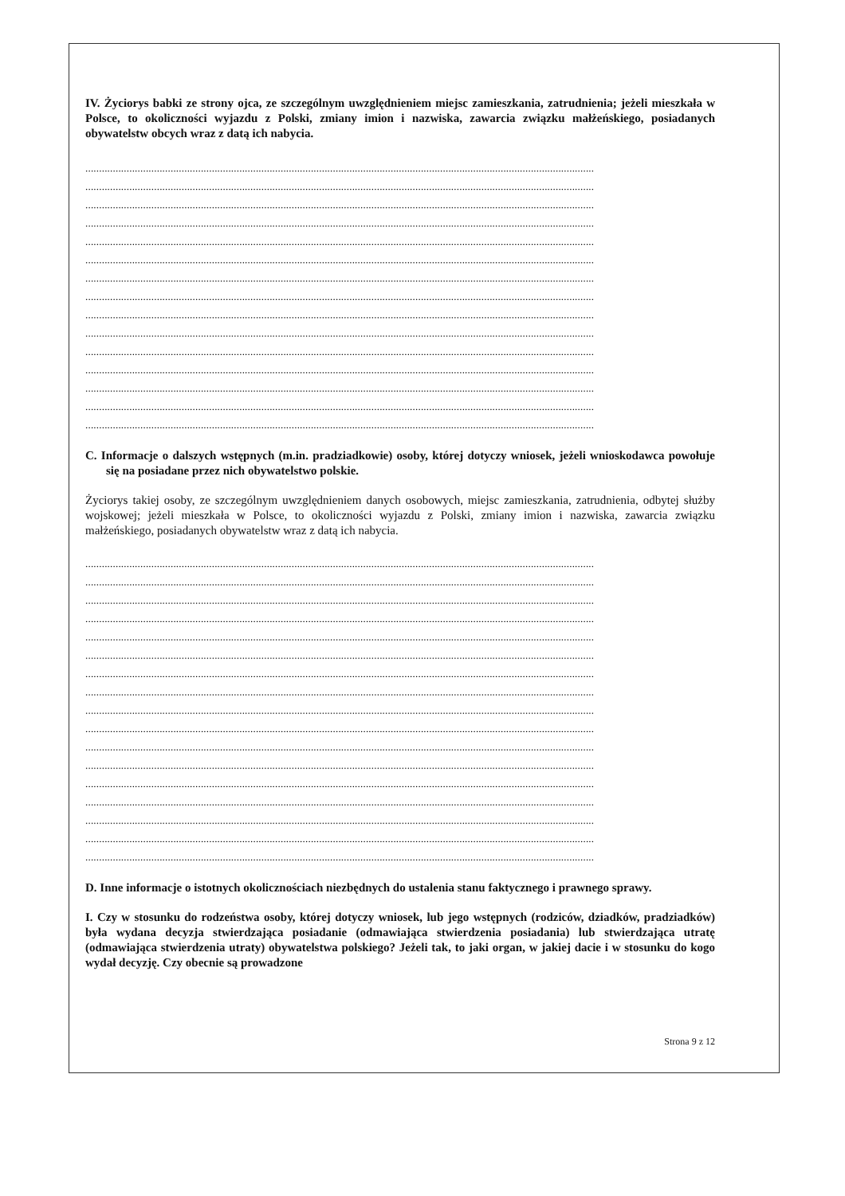IV. Życiorys babki ze strony ojca, ze szczególnym uwzględnieniem miejsc zamieszkania, zatrudnienia; jeżeli mieszkała w Polsce, to okoliczności wyjazdu z Polski, zmiany imion i nazwiska, zawarcia związku małżeńskiego, posiadanych obywatelstw obcych wraz z datą ich nabycia.
.........................................................................................................................................................................................
.........................................................................................................................................................................................
.........................................................................................................................................................................................
.........................................................................................................................................................................................
.........................................................................................................................................................................................
.........................................................................................................................................................................................
.........................................................................................................................................................................................
.........................................................................................................................................................................................
.........................................................................................................................................................................................
.........................................................................................................................................................................................
.........................................................................................................................................................................................
.........................................................................................................................................................................................
.........................................................................................................................................................................................
.........................................................................................................................................................................................
.........................................................................................................................................................................................
C. Informacje o dalszych wstępnych (m.in. pradziadkowie) osoby, której dotyczy wniosek, jeżeli wnioskodawca powołuje się na posiadane przez nich obywatelstwo polskie.
Życiorys takiej osoby, ze szczególnym uwzględnieniem danych osobowych, miejsc zamieszkania, zatrudnienia, odbytej służby wojskowej; jeżeli mieszkała w Polsce, to okoliczności wyjazdu z Polski, zmiany imion i nazwiska, zawarcia związku małżeńskiego, posiadanych obywatelstw wraz z datą ich nabycia.
.........................................................................................................................................................................................
.........................................................................................................................................................................................
.........................................................................................................................................................................................
.........................................................................................................................................................................................
.........................................................................................................................................................................................
.........................................................................................................................................................................................
.........................................................................................................................................................................................
.........................................................................................................................................................................................
.........................................................................................................................................................................................
.........................................................................................................................................................................................
.........................................................................................................................................................................................
.........................................................................................................................................................................................
.........................................................................................................................................................................................
.........................................................................................................................................................................................
.........................................................................................................................................................................................
.........................................................................................................................................................................................
.........................................................................................................................................................................................
D. Inne informacje o istotnych okolicznościach niezbędnych do ustalenia stanu faktycznego i prawnego sprawy.
I. Czy w stosunku do rodzeństwa osoby, której dotyczy wniosek, lub jego wstępnych (rodziców, dziadków, pradziadków) była wydana decyzja stwierdzająca posiadanie (odmawiająca stwierdzenia posiadania) lub stwierdzająca utratę (odmawiająca stwierdzenia utraty) obywatelstwa polskiego? Jeżeli tak, to jaki organ, w jakiej dacie i w stosunku do kogo wydał decyzję. Czy obecnie są prowadzone
Strona 9 z 12